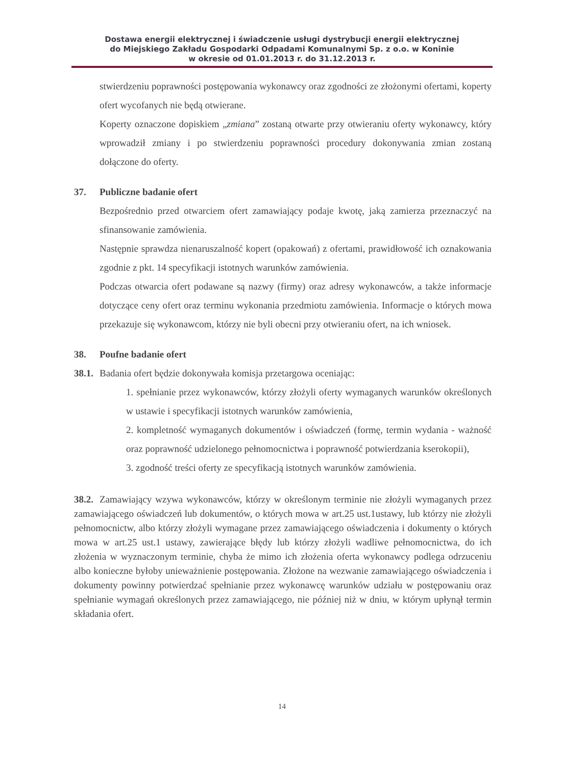Dostawa energii elektrycznej i świadczenie usługi dystrybucji energii elektrycznej
do Miejskiego Zakładu Gospodarki Odpadami Komunalnymi Sp. z o.o. w Koninie
w okresie od 01.01.2013 r. do 31.12.2013 r.
stwierdzeniu poprawności postępowania wykonawcy oraz zgodności ze złożonymi ofertami, koperty ofert wycofanych nie będą otwierane.
Koperty oznaczone dopiskiem „zmiana” zostaną otwarte przy otwieraniu oferty wykonawcy, który wprowadził zmiany i po stwierdzeniu poprawności procedury dokonywania zmian zostaną dołączone do oferty.
37. Publiczne badanie ofert
Bezpośrednio przed otwarciem ofert zamawiający podaje kwotę, jaką zamierza przeznaczyć na sfinansowanie zamówienia.
Następnie sprawdza nienaruszalność kopert (opakowań) z ofertami, prawidłowość ich oznakowania zgodnie z pkt. 14 specyfikacji istotnych warunków zamówienia.
Podczas otwarcia ofert podawane są nazwy (firmy) oraz adresy wykonawców, a także informacje dotyczące ceny ofert oraz terminu wykonania przedmiotu zamówienia. Informacje o których mowa przekazuje się wykonawcom, którzy nie byli obecni przy otwieraniu ofert, na ich wniosek.
38. Poufne badanie ofert
38.1. Badania ofert będzie dokonywała komisja przetargowa oceniając:
1. spełnianie przez wykonawców, którzy złożyli oferty wymaganych warunków określonych w ustawie i specyfikacji istotnych warunków zamówienia,
2. kompletność wymaganych dokumentów i oświadczeń (formę, termin wydania - ważność oraz poprawność udzielonego pełnomocnictwa i poprawność potwierdzania kserokopii),
3. zgodność treści oferty ze specyfikacją istotnych warunków zamówienia.
38.2. Zamawiający wzywa wykonawców, którzy w określonym terminie nie złożyli wymaganych przez zamawiającego oświadczeń lub dokumentów, o których mowa w art.25 ust.1ustawy, lub którzy nie złożyli pełnomocnictw, albo którzy złożyli wymagane przez zamawiającego oświadczenia i dokumenty o których mowa w art.25 ust.1 ustawy, zawierające błędy lub którzy złożyli wadliwe pełnomocnictwa, do ich złożenia w wyznaczonym terminie, chyba że mimo ich złożenia oferta wykonawcy podlega odrzuceniu albo konieczne byłoby unieważnienie postępowania. Złożone na wezwanie zamawiającego oświadczenia i dokumenty powinny potwierdzać spełnianie przez wykonawcę warunków udziału w postępowaniu oraz spełnianie wymagań określonych przez zamawiającego, nie później niż w dniu, w którym upłynął termin składania ofert.
14